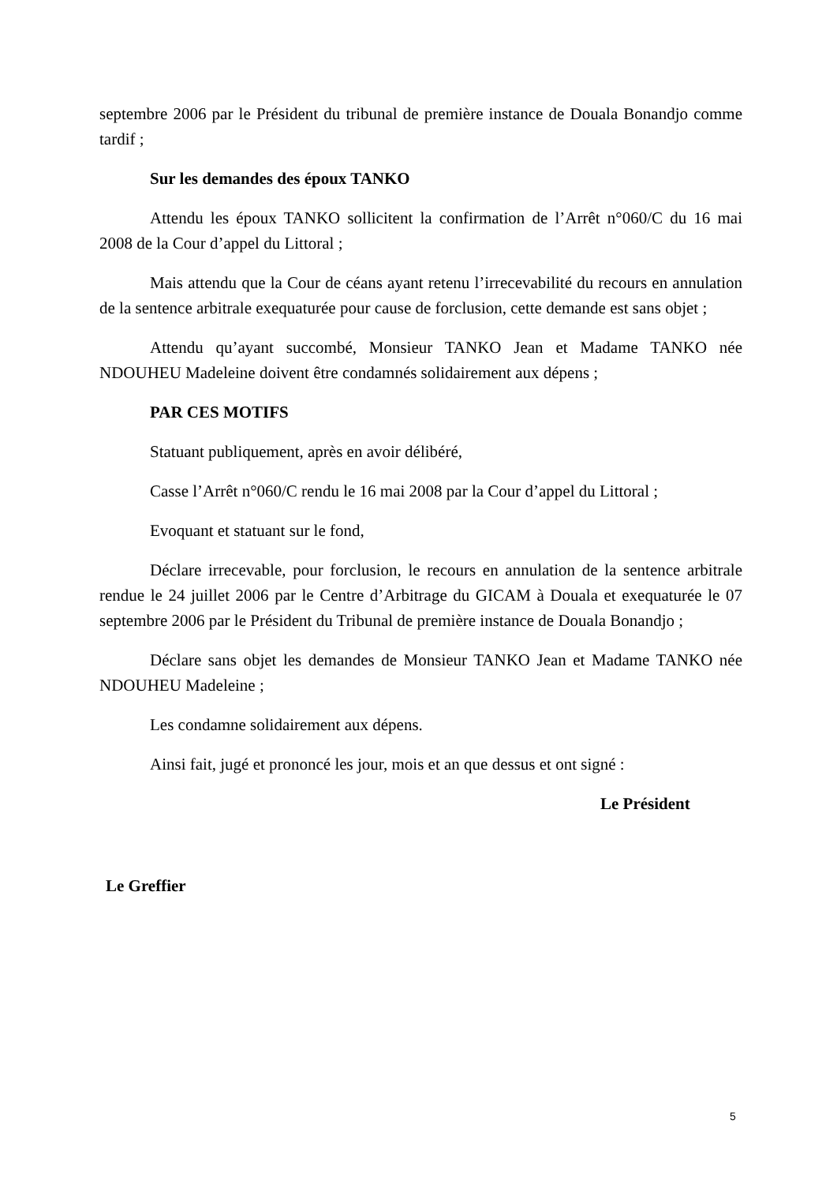septembre 2006 par le Président du tribunal de première instance de Douala Bonandjo comme tardif ;
Sur les demandes des époux TANKO
Attendu les époux TANKO sollicitent la confirmation de l’Arrêt n°060/C du 16 mai 2008 de la Cour d’appel du Littoral ;
Mais attendu que la Cour de céans ayant retenu l’irrecevabilité du recours en annulation de la sentence arbitrale exequaturée pour cause de forclusion, cette demande est sans objet ;
Attendu qu’ayant succombé, Monsieur TANKO Jean et Madame TANKO née NDOUHEU Madeleine doivent être condamnés solidairement aux dépens ;
PAR CES MOTIFS
Statuant publiquement, après en avoir délibéré,
Casse l’Arrêt n°060/C rendu le 16 mai 2008 par la Cour d’appel du Littoral ;
Evoquant et statuant sur le fond,
Déclare irrecevable, pour forclusion, le recours en annulation de la sentence arbitrale rendue le 24 juillet 2006 par le Centre d’Arbitrage du GICAM à Douala et exequaturée le 07 septembre 2006 par le Président du Tribunal de première instance de Douala Bonandjo ;
Déclare sans objet les demandes de Monsieur TANKO Jean et Madame TANKO née NDOUHEU Madeleine ;
Les condamne solidairement aux dépens.
Ainsi fait, jugé et prononcé les jour, mois et an que dessus et ont signé :
Le Président
Le Greffier
5